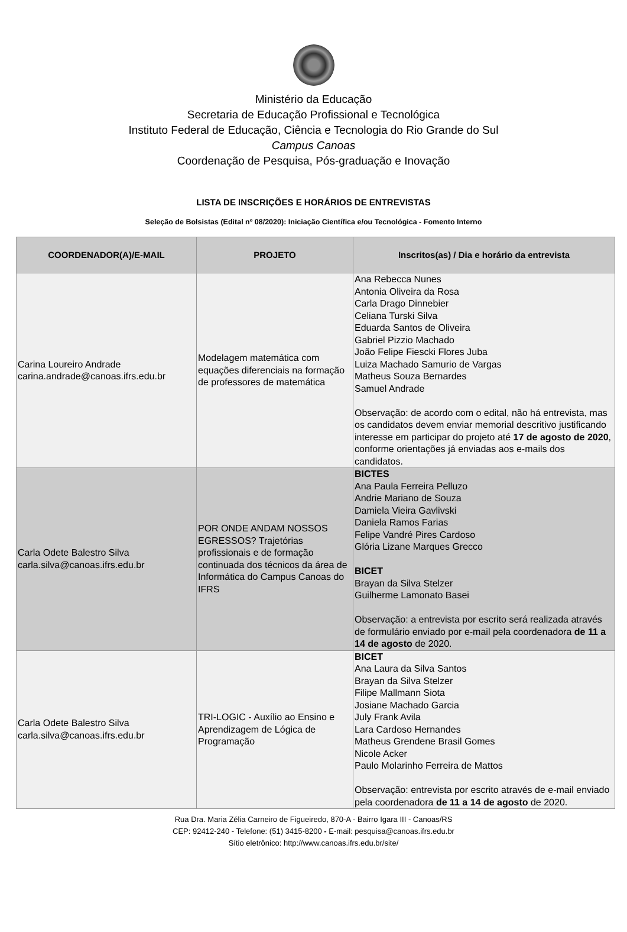Ministério da Educação
Secretaria de Educação Profissional e Tecnológica
Instituto Federal de Educação, Ciência e Tecnologia do Rio Grande do Sul
Campus Canoas
Coordenação de Pesquisa, Pós-graduação e Inovação
LISTA DE INSCRIÇÕES E HORÁRIOS DE ENTREVISTAS
Seleção de Bolsistas (Edital nº 08/2020): Iniciação Científica e/ou Tecnológica - Fomento Interno
| COORDENADOR(A)/E-MAIL | PROJETO | Inscritos(as) / Dia e horário da entrevista |
| --- | --- | --- |
| Carina Loureiro Andrade carina.andrade@canoas.ifrs.edu.br | Modelagem matemática com equações diferenciais na formação de professores de matemática | Ana Rebecca Nunes Antonia Oliveira da Rosa Carla Drago Dinnebier Celiana Turski Silva Eduarda Santos de Oliveira Gabriel Pizzio Machado João Felipe Fiescki Flores Juba Luiza Machado Samurio de Vargas Matheus Souza Bernardes Samuel Andrade Observação: de acordo com o edital, não há entrevista, mas os candidatos devem enviar memorial descritivo justificando interesse em participar do projeto até 17 de agosto de 2020 , conforme orientações já enviadas aos e-mails dos candidatos. |
| Carla Odete Balestro Silva carla.silva@canoas.ifrs.edu.br | POR ONDE ANDAM NOSSOS EGRESSOS? Trajetórias profissionais e de formação continuada dos técnicos da área de Informática do Campus Canoas do IFRS | BICTES Ana Paula Ferreira Pelluzo Andrie Mariano de Souza Damiela Vieira Gavlivski Daniela Ramos Farias Felipe Vandré Pires Cardoso Glória Lizane Marques Grecco BICET Brayan da Silva Stelzer Guilherme Lamonato Basei Observação: a entrevista por escrito será realizada através de formulário enviado por e-mail pela coordenadora de 11 a 14 de agosto de 2020. |
| Carla Odete Balestro Silva carla.silva@canoas.ifrs.edu.br | TRI-LOGIC - Auxílio ao Ensino e Aprendizagem de Lógica de Programação | BICET Ana Laura da Silva Santos Brayan da Silva Stelzer Filipe Mallmann Siota Josiane Machado Garcia July Frank Avila Lara Cardoso Hernandes Matheus Grendene Brasil Gomes Nicole Acker Paulo Molarinho Ferreira de Mattos Observação: entrevista por escrito através de e-mail enviado pela coordenadora de 11 a 14 de agosto de 2020. |
Rua Dra. Maria Zélia Carneiro de Figueiredo, 870-A - Bairro Igara III - Canoas/RS
CEP: 92412-240 - Telefone: (51) 3415-8200 - E-mail: pesquisa@canoas.ifrs.edu.br
Sítio eletrônico: http://www.canoas.ifrs.edu.br/site/